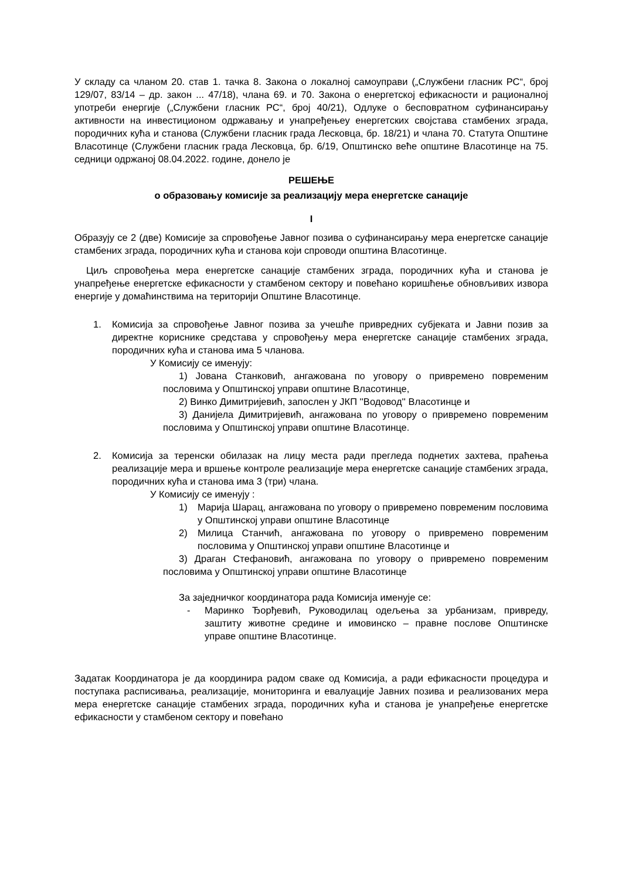У складу са чланом 20. став 1. тачка 8. Закона о локалној самоуправи („Службени гласник РС“, број 129/07, 83/14 – др. закон ... 47/18), члана 69. и 70. Закона о енергетској ефикасности и рационалној употреби енергије („Службени гласник РС“, број 40/21), Одлуке о бесповратном суфинансирању активности на инвестиционом одржавању и унапређењеу енергетских својстава стамбених зграда, породичних кућа и станова (Службени гласник града Лесковца, бр. 18/21) и члана 70. Статута Општине Власотинце (Службени гласник града Лесковца, бр. 6/19, Општинско веће општине Власотинце на 75. седници одржаној 08.04.2022. године, донело је
РЕШЕЊЕ
о образовању комисије за реализацију мера енергетске санације
I
Образују се 2 (две) Комисије за спровођење Јавног позива о суфинансирању мера енергетске санације стамбених зграда, породичних кућа и станова који спроводи општина Власотинце.
Циљ спровођења мера енергетске санације стамбених зграда, породичних кућа и станова је унапређење енергетске ефикасности у стамбеном сектору и повећано коришћење обновљивих извора енергије у домаћинствима на територији Општине Власотинце.
1. Комисија за спровођење Јавног позива за учешће привредних субјеката и Јавни позив за директне кориснике средстава у спровођењу мера енергетске санације стамбених зграда, породичних кућа и станова има 5 чланова.
У Комисију се именују:
1) Јована Станковић, ангажована по уговору о привремено повременим пословима у Општинској управи општине Власотинце,
2) Винко Димитријевић, запослен у ЈКП ''Водовод'' Власотинце и
3) Данијела Димитријевић, ангажована по уговору о привремено повременим пословима у Општинској управи општине Власотинце.
2. Комисија за теренски обилазак на лицу места ради прегледа поднетих захтева, праћења реализације мера и вршење контроле реализације мера енергетске санације стамбених зграда, породичних кућа и станова има 3 (три) члана.
У Комисију се именују :
1) Марија Шарац, ангажована по уговору о привремено повременим пословима у Општинској управи општине Власотинце
2) Милица Станчић, ангажована по уговору о привремено повременим пословима у Општинској управи општине Власотинце и
3) Драган Стефановић, ангажована по уговору о привремено повременим пословима у Општинској управи општине Власотинце
За заједничког координатора рада Комисија именује се:
- Маринко Ђорђевић, Руководилац одељења за урбанизам, привреду, заштиту животне средине и имовинско – правне послове Општинске управе општине Власотинце.
Задатак Координатора је да координира радом сваке од Комисија, а ради ефикасности процедура и поступака расписивања, реализације, мониторинга и евалуације Јавних позива и реализованих мера мера енергетске санације стамбених зграда, породичних кућа и станова је унапређење енергетске ефикасности у стамбеном сектору и повећано